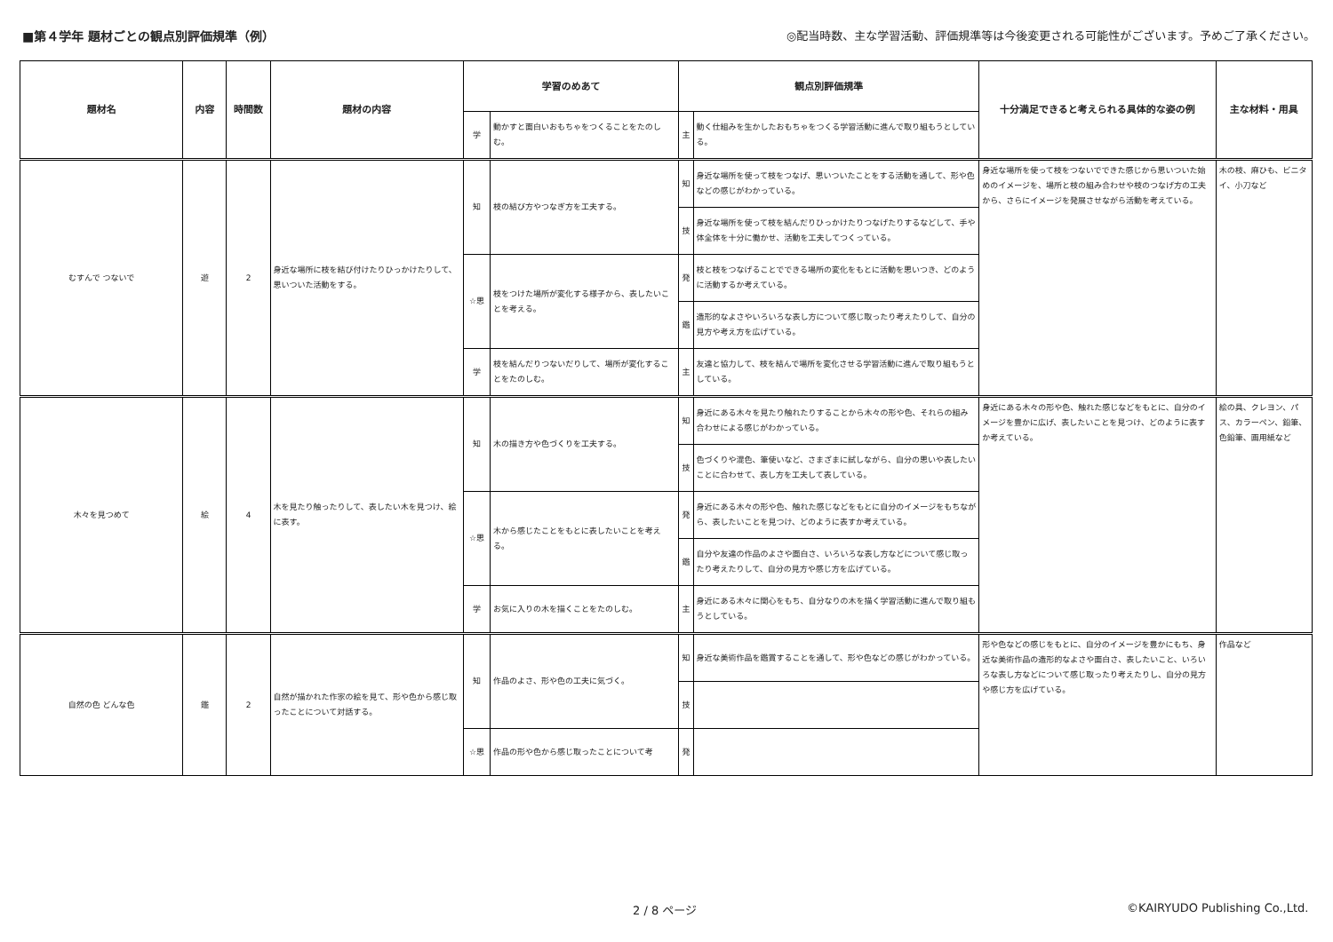■第４学年 題材ごとの観点別評価規準（例） ◎配当時数、主な学習活動、評価規準等は今後変更される可能性がございます。予めご了承ください。
| 題材名 | 内容 | 時間数 | 題材の内容 | 学習のめあて | | 観点別評価規準 | | 十分満足できると考えられる具体的な姿の例 | 主な材料・用具 |
| --- | --- | --- | --- | --- | --- | --- | --- | --- | --- |
| | | | | 学 | 動かすと面白いおもちゃをつくることをたのしむ。 | 主 | 動く仕組みを生かしたおもちゃをつくる学習活動に進んで取り組もうとしている。 | | |
| むすんで つないで | 遊 | 2 | 身近な場所に枝を結び付けたりひっかけたりして、思いついた活動をする。 | 知 | 枝の結び方やつなぎ方を工夫する。 | 知 | 身近な場所を使って枝をつなげ、思いついたことをする活動を通して、形や色などの感じがわかっている。 | 身近な場所を使って枝をつないでできた感じから思いついた始めのイメージを、場所と枝の組み合わせや枝のつなげ方の工夫から、さらにイメージを発展させながら活動を考えている。 | 木の枝、麻ひも、ビニタイ、小刀など |
| | | | | | | 技 | 身近な場所を使って枝を結んだりひっかけたりつなげたりするなどして、手や体全体を十分に働かせ、活動を工夫してつくっている。 | | |
| | | | | ☆思 | 枝をつけた場所が変化する様子から、表したいことを考える。 | 発 | 枝と枝をつなげることでできる場所の変化をもとに活動を思いつき、どのように活動するか考えている。 | | |
| | | | | | | 鑑 | 造形的なよさやいろいろな表し方について感じ取ったり考えたりして、自分の見方や考え方を広げている。 | | |
| | | | | 学 | 枝を結んだりつないだりして、場所が変化することをたのしむ。 | 主 | 友達と協力して、枝を結んで場所を変化させる学習活動に進んで取り組もうとしている。 | | |
| 木々を見つめて | 絵 | 4 | 木を見たり触ったりして、表したい木を見つけ、絵に表す。 | 知 | 木の描き方や色づくりを工夫する。 | 知 | 身近にある木々を見たり触れたりすることから木々の形や色、それらの組み合わせによる感じがわかっている。 | 身近にある木々の形や色、触れた感じなどをもとに、自分のイメージを豊かに広げ、表したいことを見つけ、どのように表すか考えている。 | 絵の具、クレヨン、パス、カラーペン、鉛筆、色鉛筆、画用紙など |
| | | | | | | 技 | 色づくりや混色、筆使いなど、さまざまに試しながら、自分の思いや表したいことに合わせて、表し方を工夫して表している。 | | |
| | | | | ☆思 | 木から感じたことをもとに表したいことを考える。 | 発 | 身近にある木々の形や色、触れた感じなどをもとに自分のイメージをもちながら、表したいことを見つけ、どのように表すか考えている。 | | |
| | | | | | | 鑑 | 自分や友達の作品のよさや面白さ、いろいろな表し方などについて感じ取ったり考えたりして、自分の見方や感じ方を広げている。 | | |
| | | | | 学 | お気に入りの木を描くことをたのしむ。 | 主 | 身近にある木々に関心をもち、自分なりの木を描く学習活動に進んで取り組もうとしている。 | | |
| 自然の色 どんな色 | 鑑 | 2 | 自然が描かれた作家の絵を見て、形や色から感じ取ったことについて対話する。 | 知 | 作品のよさ、形や色の工夫に気づく。 | 知 | 身近な美術作品を鑑賞することを通して、形や色などの感じがわかっている。 | 形や色などの感じをもとに、自分のイメージを豊かにもち、身近な美術作品の造形的なよさや面白さ、表したいこと、いろいろな表し方などについて感じ取ったり考えたりし、自分の見方や感じ方を広げている。 | 作品など |
| | | | | | | 技 | | | |
| | | | | ☆思 | 作品の形や色から感じ取ったことについて考 | 発 | | | |
2 / 8 ページ ©KAIRYUDO Publishing Co.,Ltd.